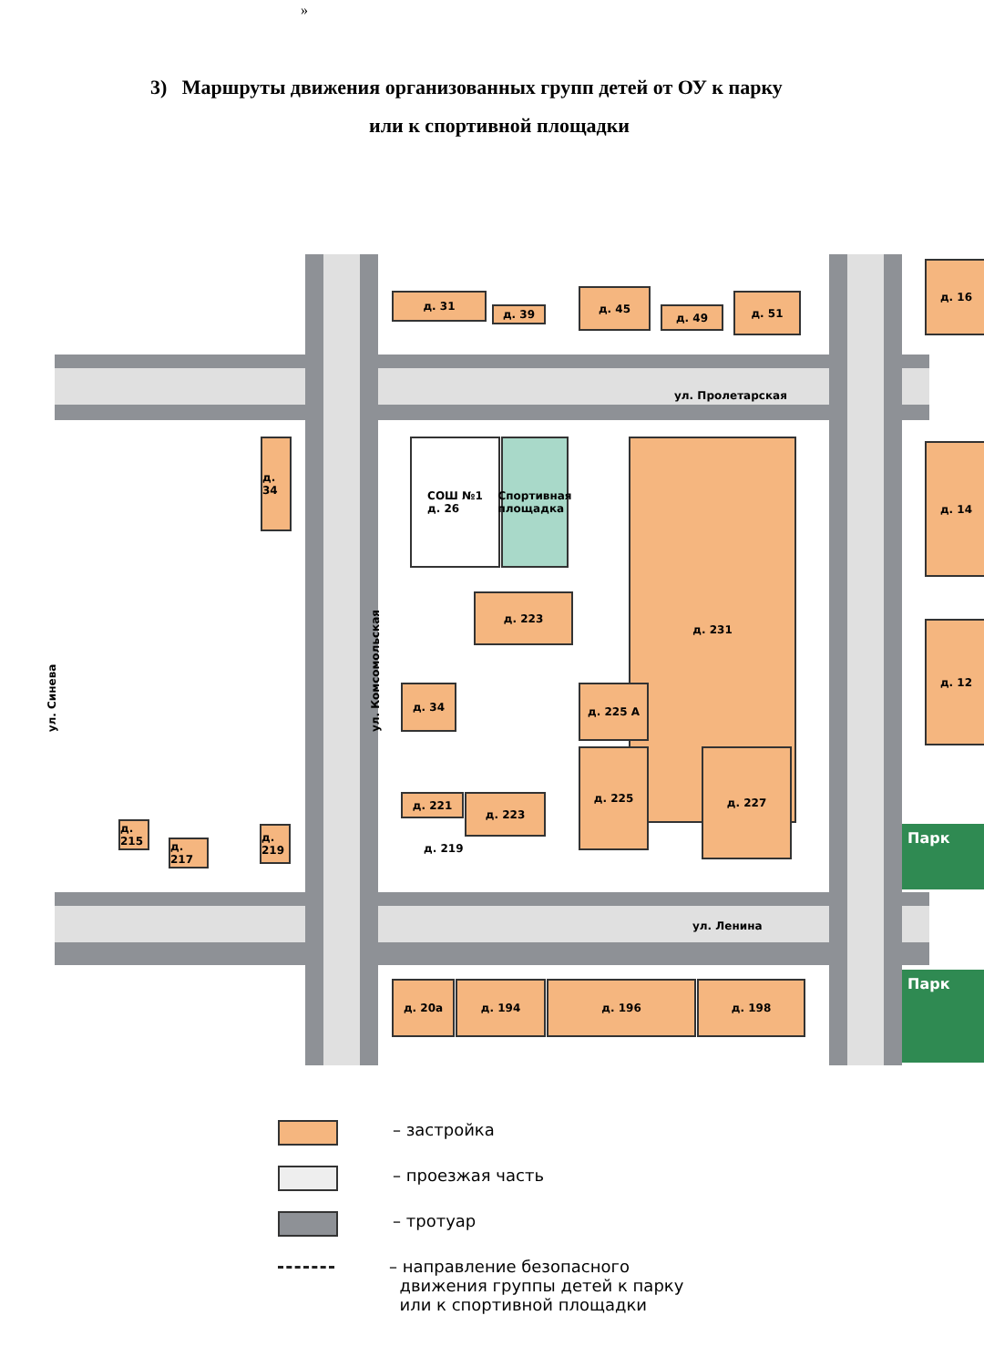»
3) Маршруты движения организованных групп детей от ОУ к парку
или к спортивной площадки
д. 31
д. 39
д. 45
д. 49
д. 51
д. 16
ул. Пролетарская
СОШ №1
д. 26
Спортивная площадка
д. 34
д. 231 д. 14
д. 223
д. 34 д. 225 А
д. 12
д. 221 д. 223
д. 225 д. 227
д. 219
д. 215
д. 217
д. 219
Парк
ул. Ленина
д. 20а д. 194 д. 196 д. 198 Парк
ул. Синева
ул. Комсомольская
– застройка
– проезжая часть
– тротуар
– направление безопасного
движения группы детей к парку
или к спортивной площадки